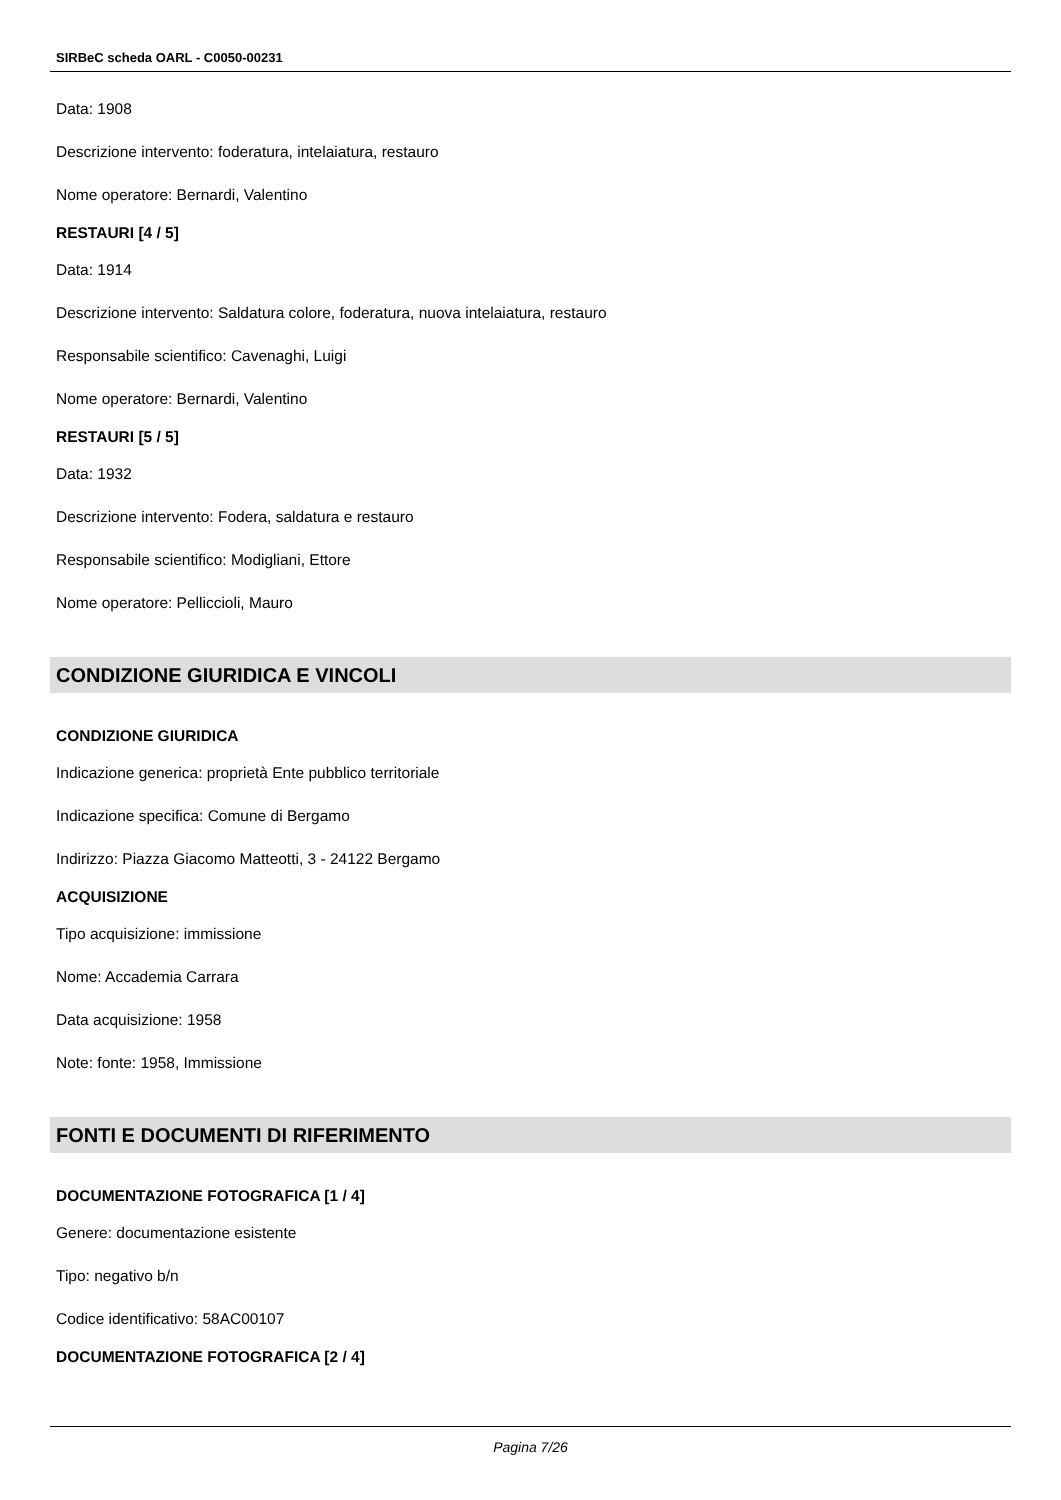SIRBeC scheda OARL - C0050-00231
Data: 1908
Descrizione intervento: foderatura, intelaiatura, restauro
Nome operatore: Bernardi, Valentino
RESTAURI [4 / 5]
Data: 1914
Descrizione intervento: Saldatura colore, foderatura, nuova intelaiatura, restauro
Responsabile scientifico: Cavenaghi, Luigi
Nome operatore: Bernardi, Valentino
RESTAURI [5 / 5]
Data: 1932
Descrizione intervento: Fodera, saldatura e restauro
Responsabile scientifico: Modigliani, Ettore
Nome operatore: Pelliccioli, Mauro
CONDIZIONE GIURIDICA E VINCOLI
CONDIZIONE GIURIDICA
Indicazione generica: proprietà Ente pubblico territoriale
Indicazione specifica: Comune di Bergamo
Indirizzo: Piazza Giacomo Matteotti, 3 - 24122 Bergamo
ACQUISIZIONE
Tipo acquisizione: immissione
Nome: Accademia Carrara
Data acquisizione: 1958
Note: fonte: 1958, Immissione
FONTI E DOCUMENTI DI RIFERIMENTO
DOCUMENTAZIONE FOTOGRAFICA [1 / 4]
Genere: documentazione esistente
Tipo: negativo b/n
Codice identificativo: 58AC00107
DOCUMENTAZIONE FOTOGRAFICA [2 / 4]
Pagina 7/26